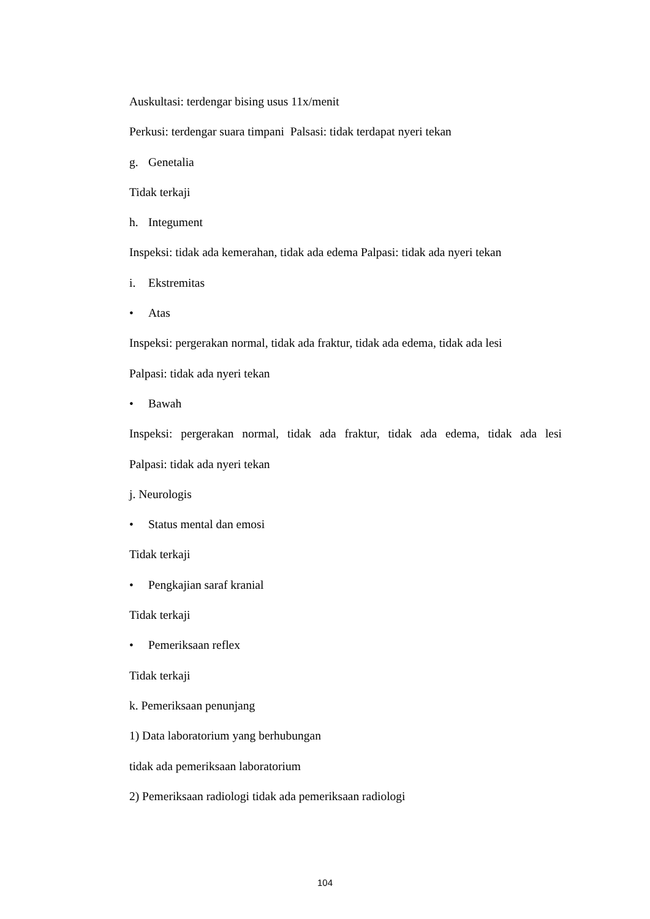Auskultasi: terdengar bising usus 11x/menit
Perkusi: terdengar suara timpani Palsasi: tidak terdapat nyeri tekan
g. Genetalia
Tidak terkaji
h. Integument
Inspeksi: tidak ada kemerahan, tidak ada edema Palpasi: tidak ada nyeri tekan
i. Ekstremitas
• Atas
Inspeksi: pergerakan normal, tidak ada fraktur, tidak ada edema, tidak ada lesi
Palpasi: tidak ada nyeri tekan
• Bawah
Inspeksi: pergerakan normal, tidak ada fraktur, tidak ada edema, tidak ada lesi
Palpasi: tidak ada nyeri tekan
j. Neurologis
• Status mental dan emosi
Tidak terkaji
• Pengkajian saraf kranial
Tidak terkaji
• Pemeriksaan reflex
Tidak terkaji
k. Pemeriksaan penunjang
1) Data laboratorium yang berhubungan
tidak ada pemeriksaan laboratorium
2) Pemeriksaan radiologi tidak ada pemeriksaan radiologi
104